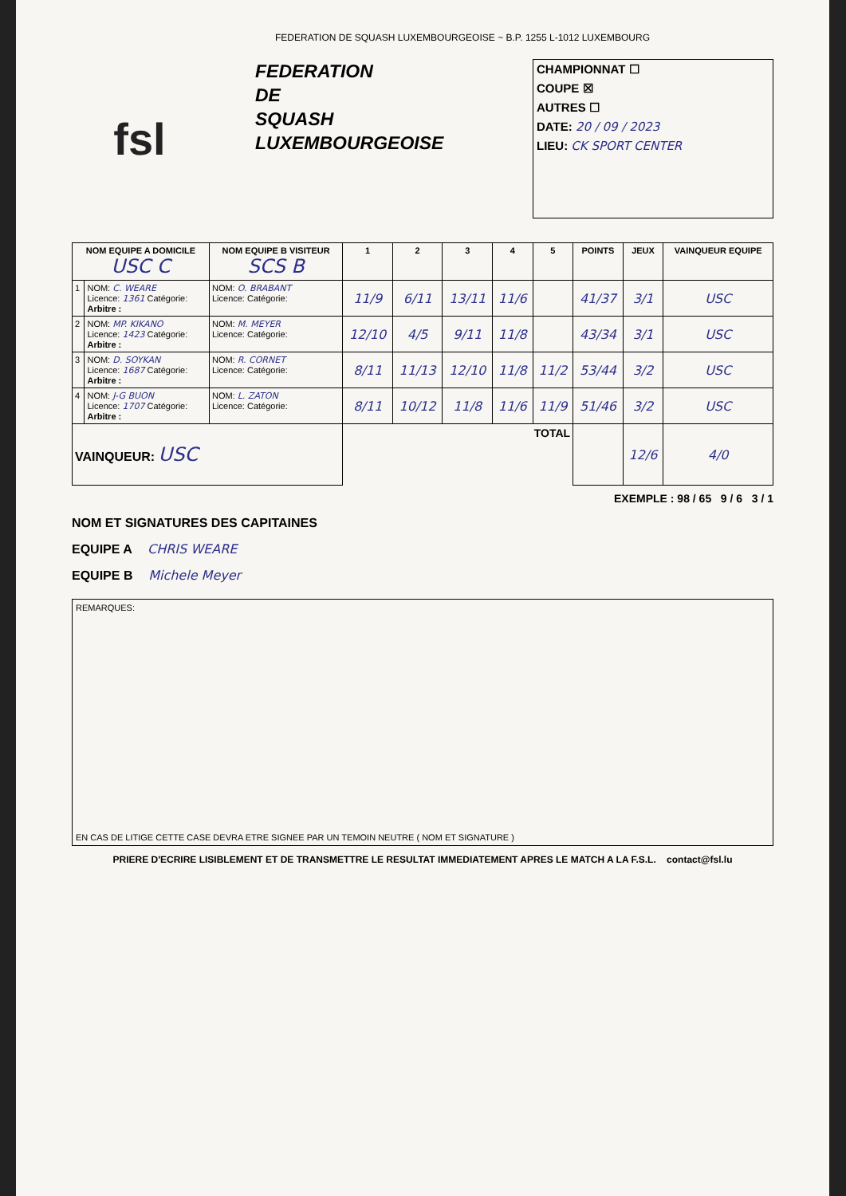FEDERATION DE SQUASH LUXEMBOURGEOISE ~ B.P. 1255 L-1012 LUXEMBOURG
fsl
FEDERATION
DE
SQUASH
LUXEMBOURGEOISE
CHAMPIONNAT ☐
COUPE ☒
AUTRES ☐
DATE: 20 / 09 / 2023
LIEU: CK SPORT CENTER
| NOM EQUIPE A DOMICILE USC C | | NOM EQUIPE B VISITEUR SCS B | 1 | 2 | 3 | 4 | 5 | POINTS | JEUX | VAINQUEUR EQUIPE |
| --- | --- | --- | --- | --- | --- | --- | --- | --- | --- | --- |
| 1 | NOM: C. WEARE Licence: 1361 Catégorie: Arbitre : | NOM: O. BRABANT Licence: Catégorie: | 11/9 | 6/11 | 13/11 | 11/6 | | 41/37 | 3/1 | USC |
| 2 | NOM: MP. KIKANO Licence: 1423 Catégorie: Arbitre : | NOM: M. MEYER Licence: Catégorie: | 12/10 | 4/5 | 9/11 | 11/8 | | 43/34 | 3/1 | USC |
| 3 | NOM: D. SOYKAN Licence: 1687 Catégorie: Arbitre : | NOM: R. CORNET Licence: Catégorie: | 8/11 | 11/13 | 12/10 | 11/8 | 11/2 | 53/44 | 3/2 | USC |
| 4 | NOM: J-G BUON Licence: 1707 Catégorie: Arbitre : | NOM: L. ZATON Licence: Catégorie: | 8/11 | 10/12 | 11/8 | 11/6 | 11/9 | 51/46 | 3/2 | USC |
| VAINQUEUR: USC | | | TOTAL | | | | | | 12/6 | 4/0 |
EXEMPLE : 98 / 65 9 / 6 3 / 1
NOM ET SIGNATURES DES CAPITAINES
EQUIPE A CHRIS WEARE
EQUIPE B Michele Meyer
REMARQUES:
EN CAS DE LITIGE CETTE CASE DEVRA ETRE SIGNEE PAR UN TEMOIN NEUTRE ( NOM ET SIGNATURE )
PRIERE D'ECRIRE LISIBLEMENT ET DE TRANSMETTRE LE RESULTAT IMMEDIATEMENT APRES LE MATCH A LA F.S.L. contact@fsl.lu